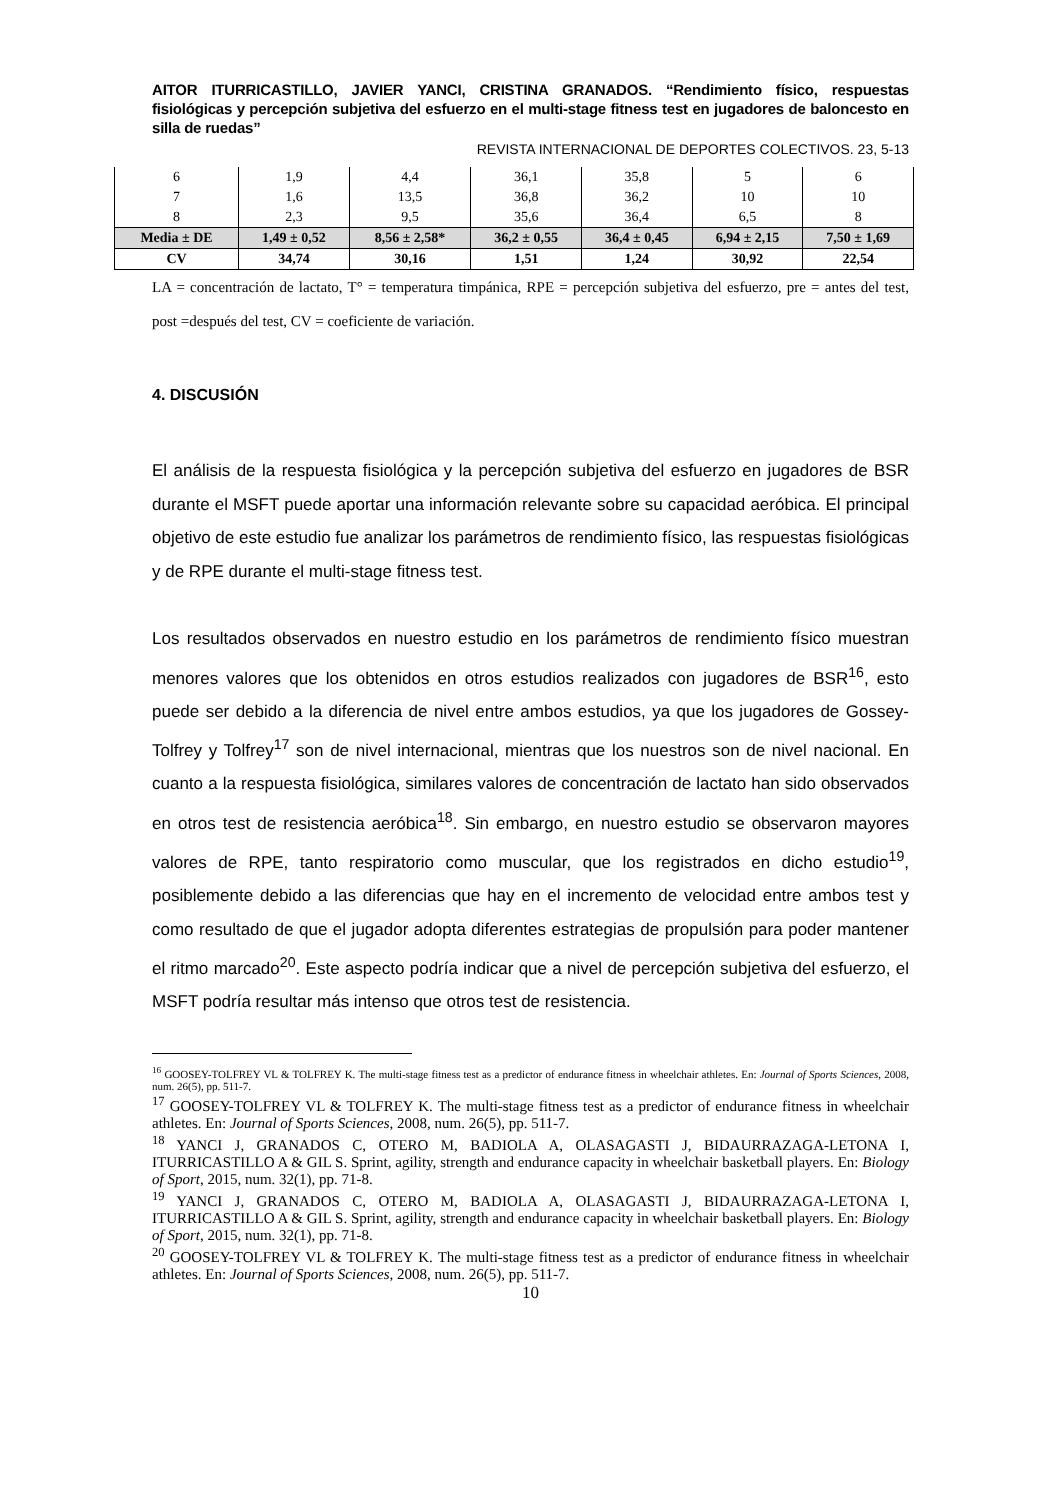AITOR ITURRICASTILLO, JAVIER YANCI, CRISTINA GRANADOS. “Rendimiento físico, respuestas fisiológicas y percepción subjetiva del esfuerzo en el multi-stage fitness test en jugadores de baloncesto en silla de ruedas”
REVISTA INTERNACIONAL DE DEPORTES COLECTIVOS. 23, 5-13
| 6 | 1,9 | 4,4 | 36,1 | 35,8 | 5 | 6 |
| 7 | 1,6 | 13,5 | 36,8 | 36,2 | 10 | 10 |
| 8 | 2,3 | 9,5 | 35,6 | 36,4 | 6,5 | 8 |
| Media ± DE | 1,49 ± 0,52 | 8,56 ± 2,58* | 36,2 ± 0,55 | 36,4 ± 0,45 | 6,94 ± 2,15 | 7,50 ± 1,69 |
| CV | 34,74 | 30,16 | 1,51 | 1,24 | 30,92 | 22,54 |
LA = concentración de lactato, T° = temperatura timpánica, RPE = percepción subjetiva del esfuerzo, pre = antes del test, post =después del test, CV = coeficiente de variación.
4. DISCUSIÓN
El análisis de la respuesta fisiológica y la percepción subjetiva del esfuerzo en jugadores de BSR durante el MSFT puede aportar una información relevante sobre su capacidad aeróbica. El principal objetivo de este estudio fue analizar los parámetros de rendimiento físico, las respuestas fisiológicas y de RPE durante el multi-stage fitness test.
Los resultados observados en nuestro estudio en los parámetros de rendimiento físico muestran menores valores que los obtenidos en otros estudios realizados con jugadores de BSR<sup>16</sup>, esto puede ser debido a la diferencia de nivel entre ambos estudios, ya que los jugadores de Gossey-Tolfrey y Tolfrey<sup>17</sup> son de nivel internacional, mientras que los nuestros son de nivel nacional. En cuanto a la respuesta fisiológica, similares valores de concentración de lactato han sido observados en otros test de resistencia aeróbica<sup>18</sup>. Sin embargo, en nuestro estudio se observaron mayores valores de RPE, tanto respiratorio como muscular, que los registrados en dicho estudio<sup>19</sup>, posiblemente debido a las diferencias que hay en el incremento de velocidad entre ambos test y como resultado de que el jugador adopta diferentes estrategias de propulsión para poder mantener el ritmo marcado<sup>20</sup>. Este aspecto podría indicar que a nivel de percepción subjetiva del esfuerzo, el MSFT podría resultar más intenso que otros test de resistencia.
<sup>16</sup> GOOSEY-TOLFREY VL & TOLFREY K. The multi-stage fitness test as a predictor of endurance fitness in wheelchair athletes. En: Journal of Sports Sciences, 2008, num. 26(5), pp. 511-7.
<sup>17</sup> GOOSEY-TOLFREY VL & TOLFREY K. The multi-stage fitness test as a predictor of endurance fitness in wheelchair athletes. En: Journal of Sports Sciences, 2008, num. 26(5), pp. 511-7.
<sup>18</sup> YANCI J, GRANADOS C, OTERO M, BADIOLA A, OLASAGASTI J, BIDAURRAZAGA-LETONA I, ITURRICASTILLO A & GIL S. Sprint, agility, strength and endurance capacity in wheelchair basketball players. En: Biology of Sport, 2015, num. 32(1), pp. 71-8.
<sup>19</sup> YANCI J, GRANADOS C, OTERO M, BADIOLA A, OLASAGASTI J, BIDAURRAZAGA-LETONA I, ITURRICASTILLO A & GIL S. Sprint, agility, strength and endurance capacity in wheelchair basketball players. En: Biology of Sport, 2015, num. 32(1), pp. 71-8.
<sup>20</sup> GOOSEY-TOLFREY VL & TOLFREY K. The multi-stage fitness test as a predictor of endurance fitness in wheelchair athletes. En: Journal of Sports Sciences, 2008, num. 26(5), pp. 511-7.
10